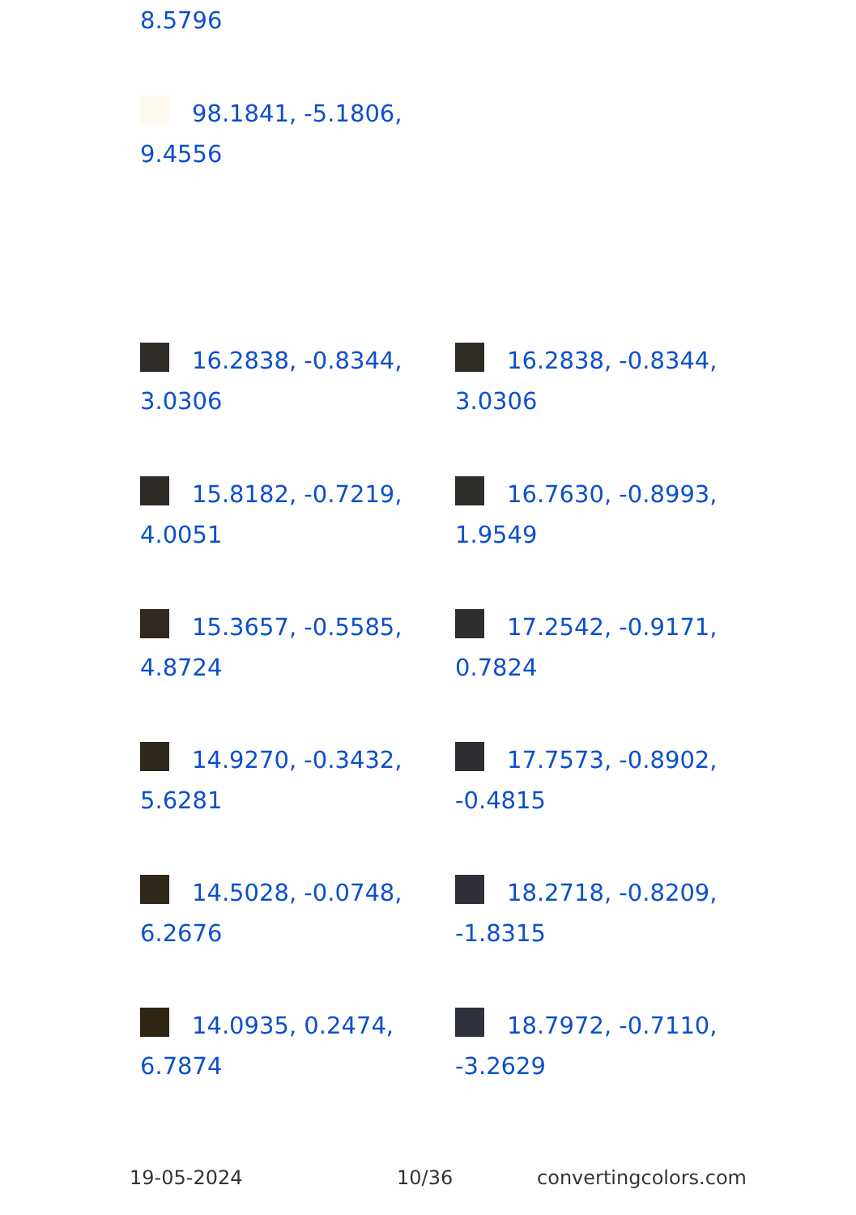8.5796
98.1841, -5.1806, 9.4556
16.2838, -0.8344, 3.0306
16.2838, -0.8344, 3.0306
15.8182, -0.7219, 4.0051
16.7630, -0.8993, 1.9549
15.3657, -0.5585, 4.8724
17.2542, -0.9171, 0.7824
14.9270, -0.3432, 5.6281
17.7573, -0.8902, -0.4815
14.5028, -0.0748, 6.2676
18.2718, -0.8209, -1.8315
14.0935, 0.2474, 6.7874
18.7972, -0.7110, -3.2629
19-05-2024 10/36 convertingcolors.com